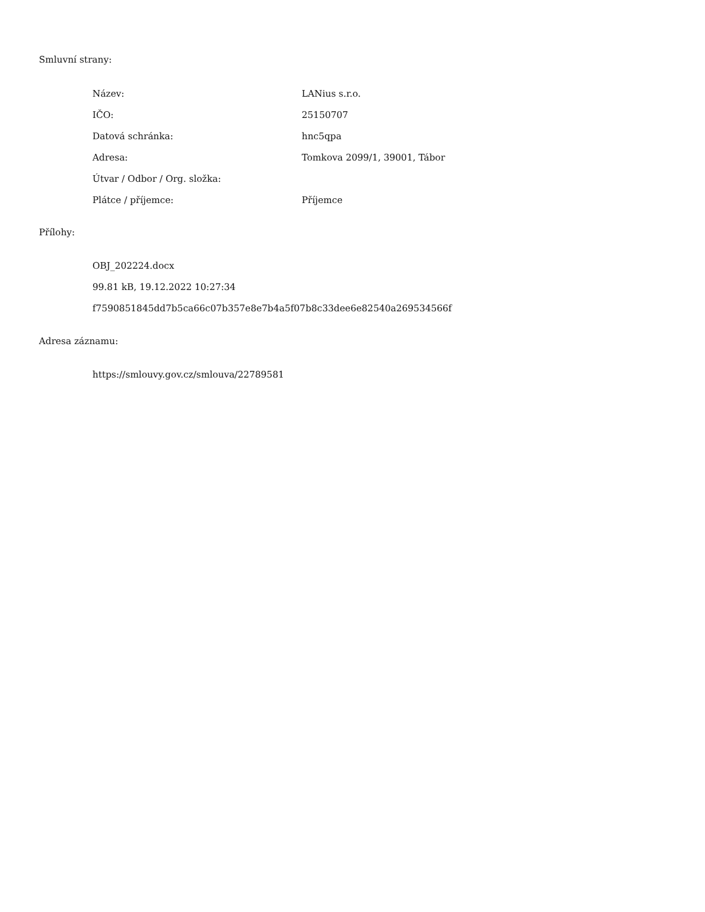Smluvní strany:
| Název: | LANius s.r.o. |
| IČO: | 25150707 |
| Datová schránka: | hnc5qpa |
| Adresa: | Tomkova 2099/1, 39001, Tábor |
| Útvar / Odbor / Org. složka: | |
| Plátce / příjemce: | Příjemce |
Přílohy:
OBJ_202224.docx
99.81 kB, 19.12.2022 10:27:34
f7590851845dd7b5ca66c07b357e8e7b4a5f07b8c33dee6e82540a269534566f
Adresa záznamu:
https://smlouvy.gov.cz/smlouva/22789581